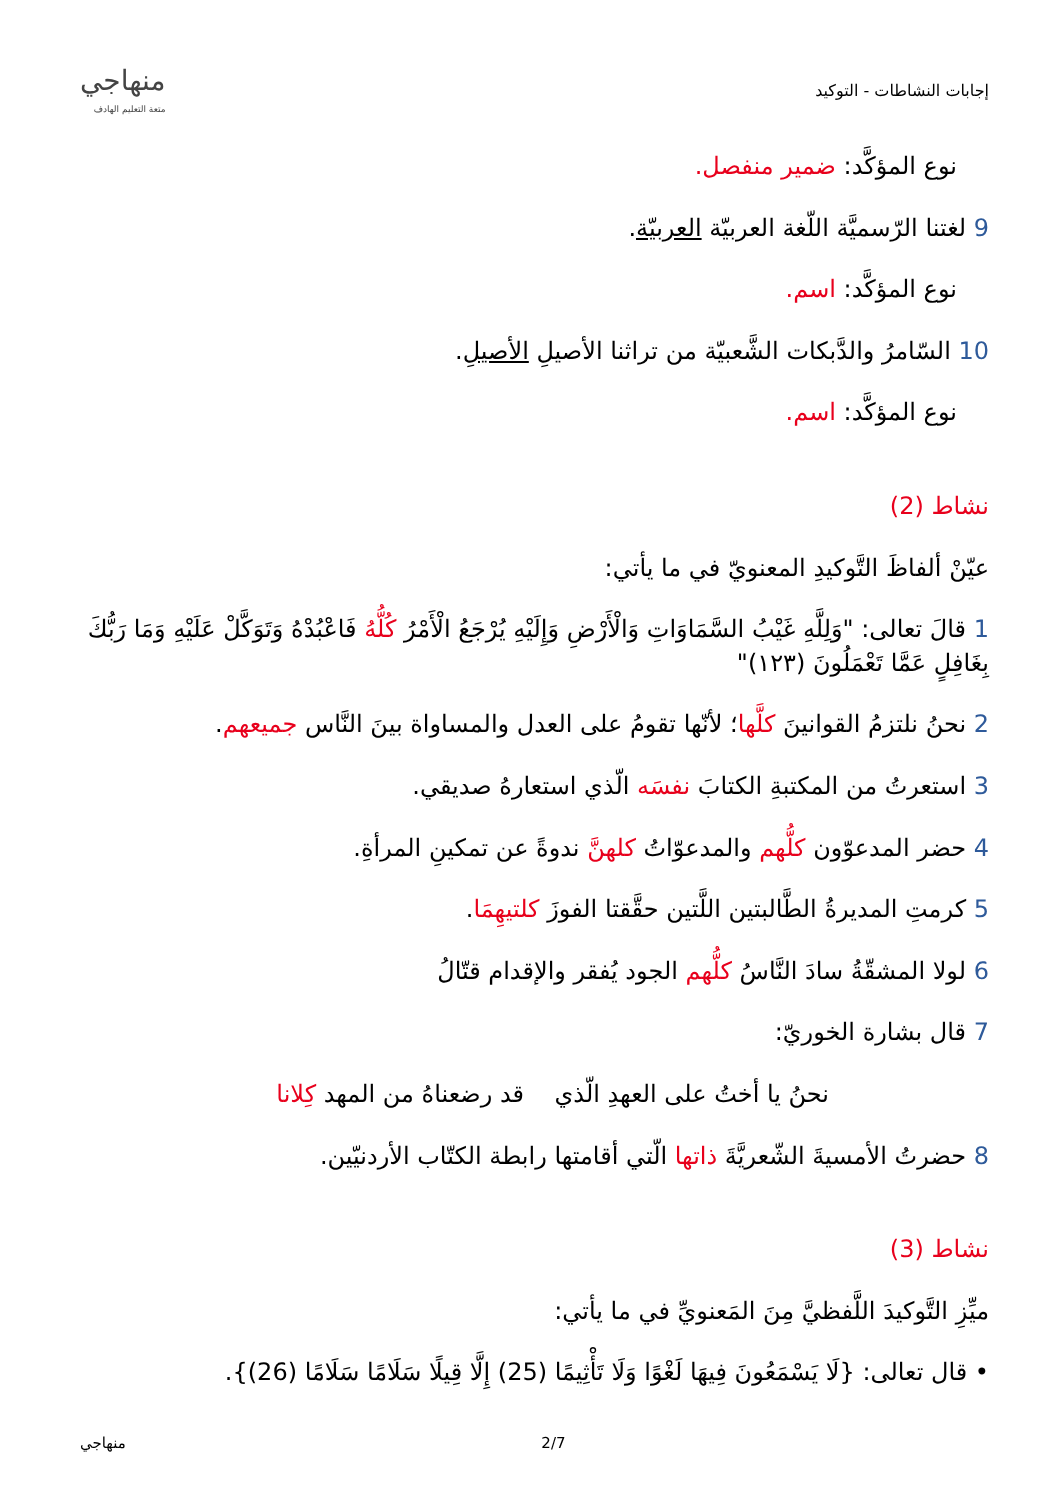إجابات النشاطات - التوكيد
منهاجي
متعة التعليم الهادف
نوع المؤكَّد: ضمير منفصل.
9 لغتنا الرّسميَّة اللّغة العربيّة العربيّة.
نوع المؤكَّد: اسم.
10 السّامرُ والدَّبكات الشَّعبيّة من تراثنا الأصيلِ الأصيلِ.
نوع المؤكَّد: اسم.
نشاط (2)
عيّنْ ألفاظَ التَّوكيدِ المعنويّ في ما يأتي:
1 قالَ تعالى: "وَلِلَّهِ غَيْبُ السَّمَاوَاتِ وَالْأَرْضِ وَإِلَيْهِ يُرْجَعُ الْأَمْرُ كُلُّهُ فَاعْبُدْهُ وَتَوَكَّلْ عَلَيْهِ وَمَا رَبُّكَ بِغَافِلٍ عَمَّا تَعْمَلُونَ (١٢٣)"
2 نحنُ نلتزمُ القوانينَ كلَّها؛ لأنّها تقومُ على العدل والمساواة بينَ النَّاس جميعهم.
3 استعرتُ من المكتبةِ الكتابَ نفسَه الّذي استعارهُ صديقي.
4 حضر المدعوّون كلُّهم والمدعوّاتُ كلهنَّ ندوةً عن تمكينِ المرأةِ.
5 كرمتِ المديرةُ الطَّالبتين اللَّتين حقَّقتا الفوزَ كلتيهِمَا.
6 لولا المشقّةُ سادَ النَّاسُ كلُّهم الجود يُفقر والإقدام قتّالُ
7 قال بشارة الخوريّ:
نحنُ يا أختُ على العهدِ الّذي قد رضعناهُ من المهد كِلانا
8 حضرتُ الأمسيةَ الشّعريَّةَ ذاتها الّتي أقامتها رابطة الكتّاب الأردنيّين.
نشاط (3)
ميِّزِ التَّوكيدَ اللَّفظيَّ مِنَ المَعنويِّ في ما يأتي:
• قال تعالى: {لَا يَسْمَعُونَ فِيهَا لَغْوًا وَلَا تَأْثِيمًا (25) إِلَّا قِيلًا سَلَامًا سَلَامًا (26)}.
منهاجي 2/7